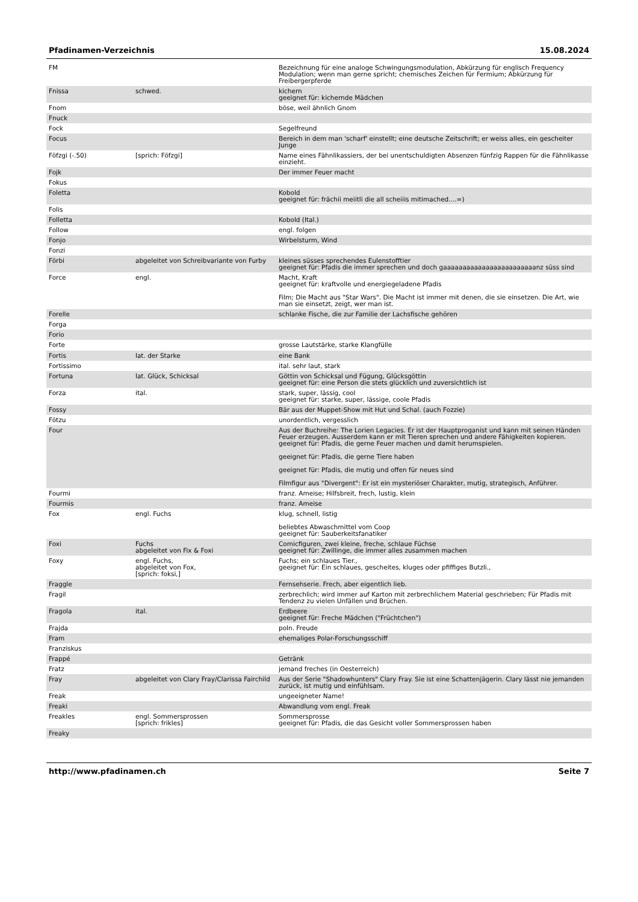Pfadinamen-Verzeichnis 15.08.2024
| FM | | Bezeichnung für eine analoge Schwingungsmodulation, Abkürzung für englisch Frequency Modulation; wenn man gerne spricht; chemisches Zeichen für Fermium; Abkürzung für Freibergerpferde |
| Fnissa | schwed. | kichern geeignet für: kichernde Mädchen |
| Fnom | | böse, weil ähnlich Gnom |
| Fnuck | | |
| Fock | | Segelfreund |
| Focus | | Bereich in dem man 'scharf' einstellt; eine deutsche Zeitschrift; er weiss alles, ein gescheiter Junge |
| Föfzgi (-.50) | [sprich: Föfzgi] | Name eines Fähnlikassiers, der bei unentschuldigten Absenzen fünfzig Rappen für die Fähnlikasse einzieht. |
| Fojk | | Der immer Feuer macht |
| Fokus | | |
| Foletta | | Kobold geeignet für: frächii meiitli die all scheiiis mitimached....=) |
| Folis | | |
| Folletta | | Kobold (Ital.) |
| Follow | | engl. folgen |
| Fonjo | | Wirbelsturm, Wind |
| Fonzi | | |
| Förbi | abgeleitet von Schreibvariante von Furby | kleines süsses sprechendes Eulenstofftier geeignet für: Pfadis die immer sprechen und doch gaaaaaaaaaaaaaaaaaaaaaaaanz süss sind |
| Force | engl. | Macht, Kraft geeignet für: kraftvolle und energiegeladene Pfadis Film; Die Macht aus "Star Wars". Die Macht ist immer mit denen, die sie einsetzen. Die Art, wie man sie einsetzt, zeigt, wer man ist. |
| Forelle | | schlanke Fische, die zur Familie der Lachsfische gehören |
| Forga | | |
| Forio | | |
| Forte | | grosse Lautstärke, starke Klangfülle |
| Fortis | lat. der Starke | eine Bank |
| Fortissimo | | ital. sehr laut, stark |
| Fortuna | lat. Glück, Schicksal | Göttin von Schicksal und Fügung, Glücksgöttin geeignet für: eine Person die stets glücklich und zuversichtlich ist |
| Forza | ital. | stark, super, lässig, cool geeignet für: starke, super, lässige, coole Pfadis |
| Fossy | | Bär aus der Muppet-Show mit Hut und Schal. (auch Fozzie) |
| Fötzu | | unordentlich, vergesslich |
| Four | | Aus der Buchreihe: The Lorien Legacies. Er ist der Hauptproganist und kann mit seinen Händen Feuer erzeugen. Ausserdem kann er mit Tieren sprechen und andere Fähigkeiten kopieren. geeignet für: Pfadis, die gerne Feuer machen und damit herumspielen. geeignet für: Pfadis, die gerne Tiere haben geeignet für: Pfadis, die mutig und offen für neues sind Filmfigur aus "Divergent": Er ist ein mysteriöser Charakter, mutig, strategisch, Anführer. |
| Fourmi | | franz. Ameise; Hilfsbreit, frech, lustig, klein |
| Fourmis | | franz. Ameise |
| Fox | engl. Fuchs | klug, schnell, listig beliebtes Abwaschmittel vom Coop geeignet für: Sauberkeitsfanatiker |
| Foxi | Fuchs abgeleitet von Fix & Foxi | Comicfiguren, zwei kleine, freche, schlaue Füchse geeignet für: Zwillinge, die immer alles zusammen machen |
| Foxy | engl. Fuchs, abgeleitet von Fox, [sprich: foksi,] | Fuchs; ein schlaues Tier., geeignet für: Ein schlaues, gescheites, kluges oder pfiffiges Butzli., |
| Fraggle | | Fernsehserie. Frech, aber eigentlich lieb. |
| Fragil | | zerbrechlich; wird immer auf Karton mit zerbrechlichem Material geschrieben; Für Pfadis mit Tendenz zu vielen Unfällen und Brüchen. |
| Fragola | ital. | Erdbeere geeignet für: Freche Mädchen ("Früchtchen") |
| Frajda | | poln. Freude |
| Fram | | ehemaliges Polar-Forschungsschiff |
| Franziskus | | |
| Frappé | | Getränk |
| Fratz | | jemand freches (in Oesterreich) |
| Fray | abgeleitet von Clary Fray/Clarissa Fairchild | Aus der Serie "Shadowhunters" Clary Fray. Sie ist eine Schattenjägerin. Clary lässt nie jemanden zurück, ist mutig und einfühlsam. |
| Freak | | ungeeigneter Name! |
| Freaki | | Abwandlung vom engl. Freak |
| Freakles | engl. Sommersprossen [sprich: frikles] | Sommersprosse geeignet für: Pfadis, die das Gesicht voller Sommersprossen haben |
| Freaky | | |
http://www.pfadinamen.ch Seite 7